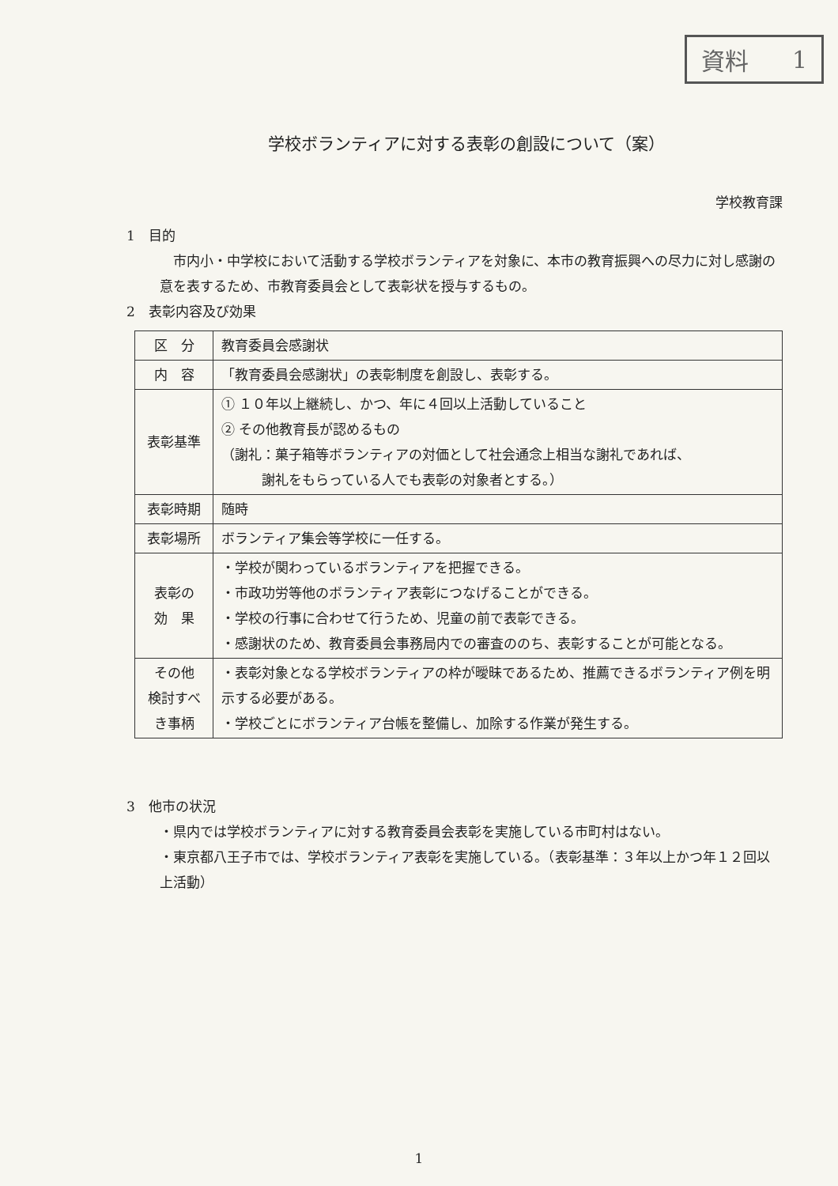資料 1
学校ボランティアに対する表彰の創設について（案）
学校教育課
1　目的
　市内小・中学校において活動する学校ボランティアを対象に、本市の教育振興への尽力に対し感謝の意を表するため、市教育委員会として表彰状を授与するもの。
2　表彰内容及び効果
| 区 分 | 教育委員会感謝状 |
| 内 容 | 「教育委員会感謝状」の表彰制度を創設し、表彰する。 |
| 表彰基準 | ① １０年以上継続し、かつ、年に４回以上活動していること ② その他教育長が認めるもの （謝礼：菓子箱等ボランティアの対価として社会通念上相当な謝礼であれば、 謝礼をもらっている人でも表彰の対象者とする。） |
| 表彰時期 | 随時 |
| 表彰場所 | ボランティア集会等学校に一任する。 |
| 表彰の 効 果 | ・学校が関わっているボランティアを把握できる。 ・市政功労等他のボランティア表彰につなげることができる。 ・学校の行事に合わせて行うため、児童の前で表彰できる。 ・感謝状のため、教育委員会事務局内での審査ののち、表彰することが可能となる。 |
| その他 検討すべき事柄 | ・表彰対象となる学校ボランティアの枠が曖昧であるため、推薦できるボランティア例を明示する必要がある。 ・学校ごとにボランティア台帳を整備し、加除する作業が発生する。 |
3　他市の状況
・県内では学校ボランティアに対する教育委員会表彰を実施している市町村はない。
・東京都八王子市では、学校ボランティア表彰を実施している。（表彰基準：３年以上かつ年１２回以上活動）
1